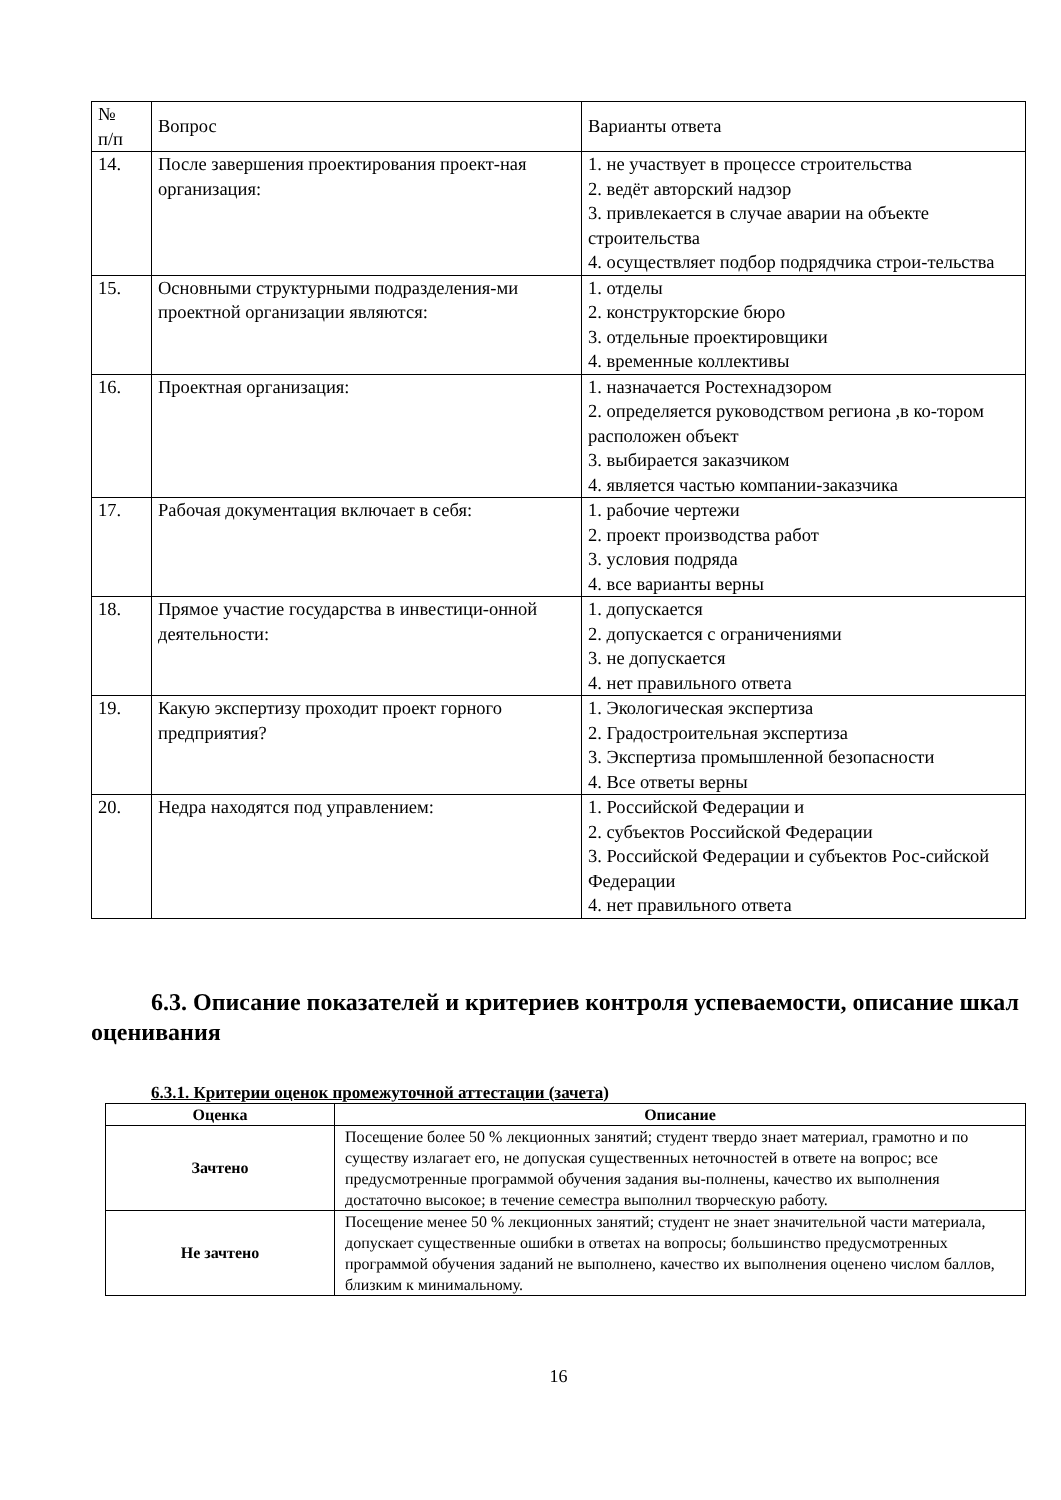| № п/п | Вопрос | Варианты ответа |
| --- | --- | --- |
| 14. | После завершения проектирования проект-ная организация: | 1. не участвует в процессе строительства 2. ведёт авторский надзор 3. привлекается в случае аварии на объекте строительства 4. осуществляет подбор подрядчика строи-тельства |
| 15. | Основными структурными подразделения-ми проектной организации являются: | 1. отделы 2. конструкторские бюро 3. отдельные проектировщики 4. временные коллективы |
| 16. | Проектная организация: | 1. назначается Ростехнадзором 2. определяется руководством региона ,в ко-тором расположен объект 3. выбирается заказчиком 4. является частью компании-заказчика |
| 17. | Рабочая документация включает в себя: | 1. рабочие чертежи 2. проект производства работ 3. условия подряда 4. все варианты верны |
| 18. | Прямое участие государства в инвестици-онной деятельности: | 1. допускается 2. допускается с ограничениями 3. не допускается 4. нет правильного ответа |
| 19. | Какую экспертизу проходит проект горного предприятия? | 1. Экологическая экспертиза 2. Градостроительная экспертиза 3. Экспертиза промышленной безопасности 4. Все ответы верны |
| 20. | Недра находятся под управлением: | 1. Российской Федерации и 2. субъектов Российской Федерации 3. Российской Федерации и субъектов Рос-сийской Федерации 4. нет правильного ответа |
6.3. Описание показателей и критериев контроля успеваемости, описание шкал оценивания
6.3.1. Критерии оценок промежуточной аттестации (зачета)
| Оценка | Описание |
| --- | --- |
| Зачтено | Посещение более 50 % лекционных занятий; студент твердо знает материал, грамотно и по существу излагает его, не допуская существенных неточностей в ответе на вопрос; все предусмотренные программой обучения задания вы-полнены, качество их выполнения достаточно высокое; в течение семестра выполнил творческую работу. |
| Не зачтено | Посещение менее 50 % лекционных занятий; студент не знает значительной части материала, допускает существенные ошибки в ответах на вопросы; большинство предусмотренных программой обучения заданий не выполнено, качество их выполнения оценено числом баллов, близким к минимальному. |
16